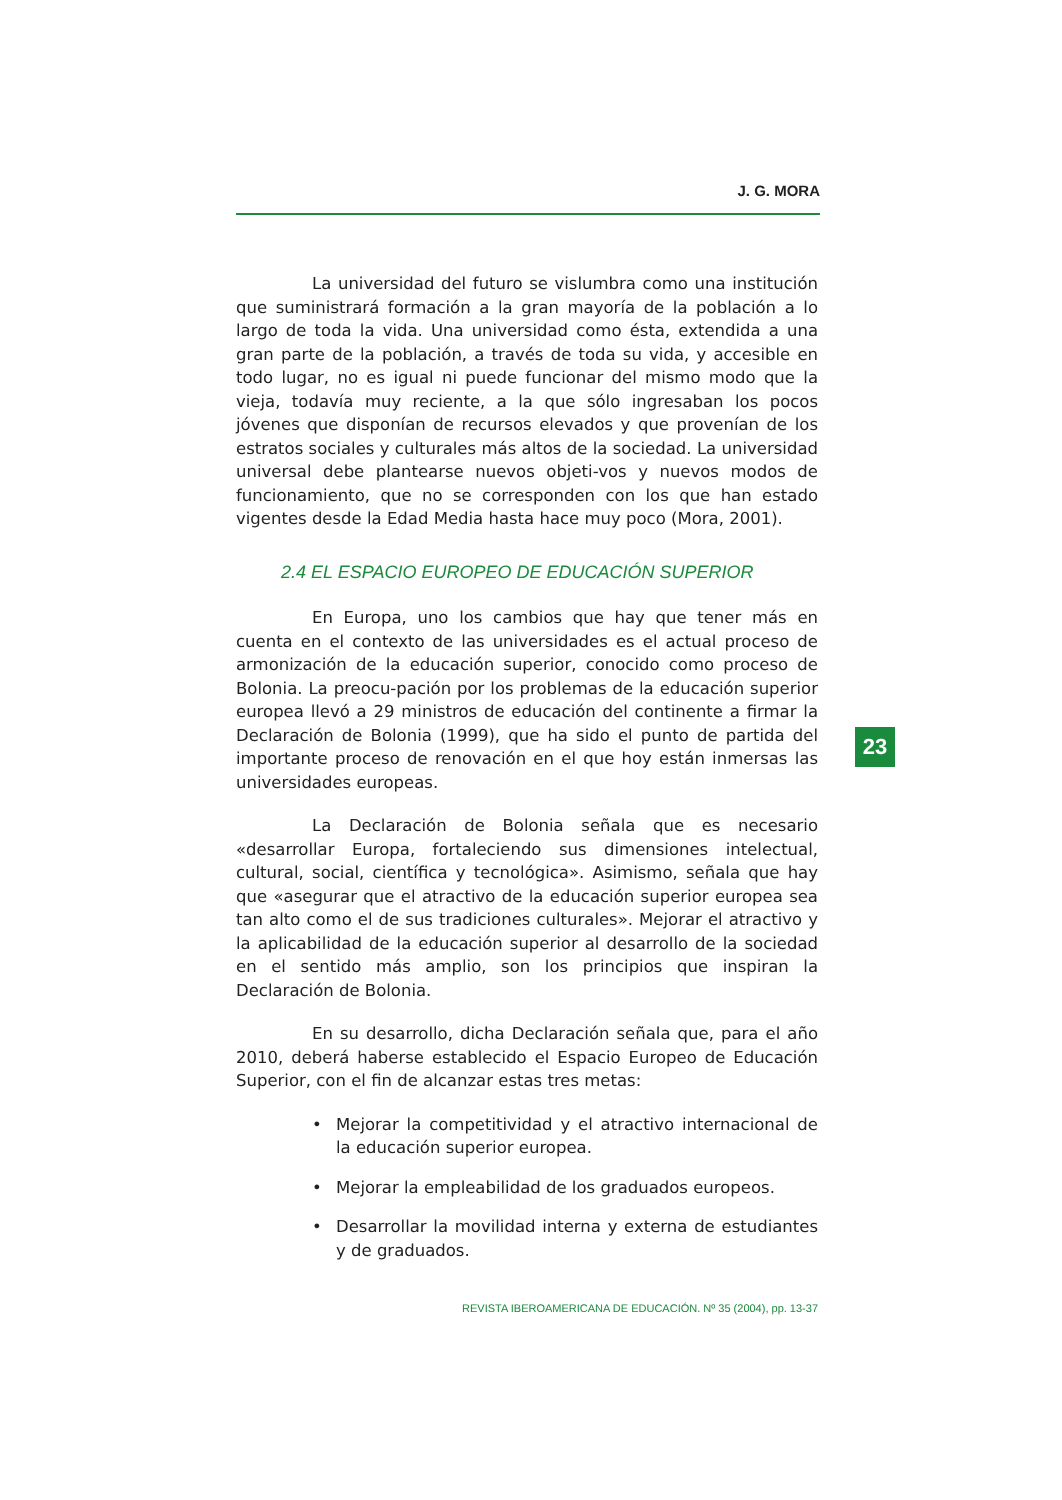J. G. MORA
La universidad del futuro se vislumbra como una institución que suministrará formación a la gran mayoría de la población a lo largo de toda la vida. Una universidad como ésta, extendida a una gran parte de la población, a través de toda su vida, y accesible en todo lugar, no es igual ni puede funcionar del mismo modo que la vieja, todavía muy reciente, a la que sólo ingresaban los pocos jóvenes que disponían de recursos elevados y que provenían de los estratos sociales y culturales más altos de la sociedad. La universidad universal debe plantearse nuevos objeti-vos y nuevos modos de funcionamiento, que no se corresponden con los que han estado vigentes desde la Edad Media hasta hace muy poco (Mora, 2001).
2.4 EL ESPACIO EUROPEO DE EDUCACIÓN SUPERIOR
En Europa, uno los cambios que hay que tener más en cuenta en el contexto de las universidades es el actual proceso de armonización de la educación superior, conocido como proceso de Bolonia. La preocu-pación por los problemas de la educación superior europea llevó a 29 ministros de educación del continente a firmar la Declaración de Bolonia (1999), que ha sido el punto de partida del importante proceso de renovación en el que hoy están inmersas las universidades europeas.
La Declaración de Bolonia señala que es necesario «desarrollar Europa, fortaleciendo sus dimensiones intelectual, cultural, social, científica y tecnológica». Asimismo, señala que hay que «asegurar que el atractivo de la educación superior europea sea tan alto como el de sus tradiciones culturales». Mejorar el atractivo y la aplicabilidad de la educación superior al desarrollo de la sociedad en el sentido más amplio, son los principios que inspiran la Declaración de Bolonia.
En su desarrollo, dicha Declaración señala que, para el año 2010, deberá haberse establecido el Espacio Europeo de Educación Superior, con el fin de alcanzar estas tres metas:
• Mejorar la competitividad y el atractivo internacional de la educación superior europea.
• Mejorar la empleabilidad de los graduados europeos.
• Desarrollar la movilidad interna y externa de estudiantes y de graduados.
23
REVISTA IBEROAMERICANA DE EDUCACIÓN. Nº 35 (2004), pp. 13-37